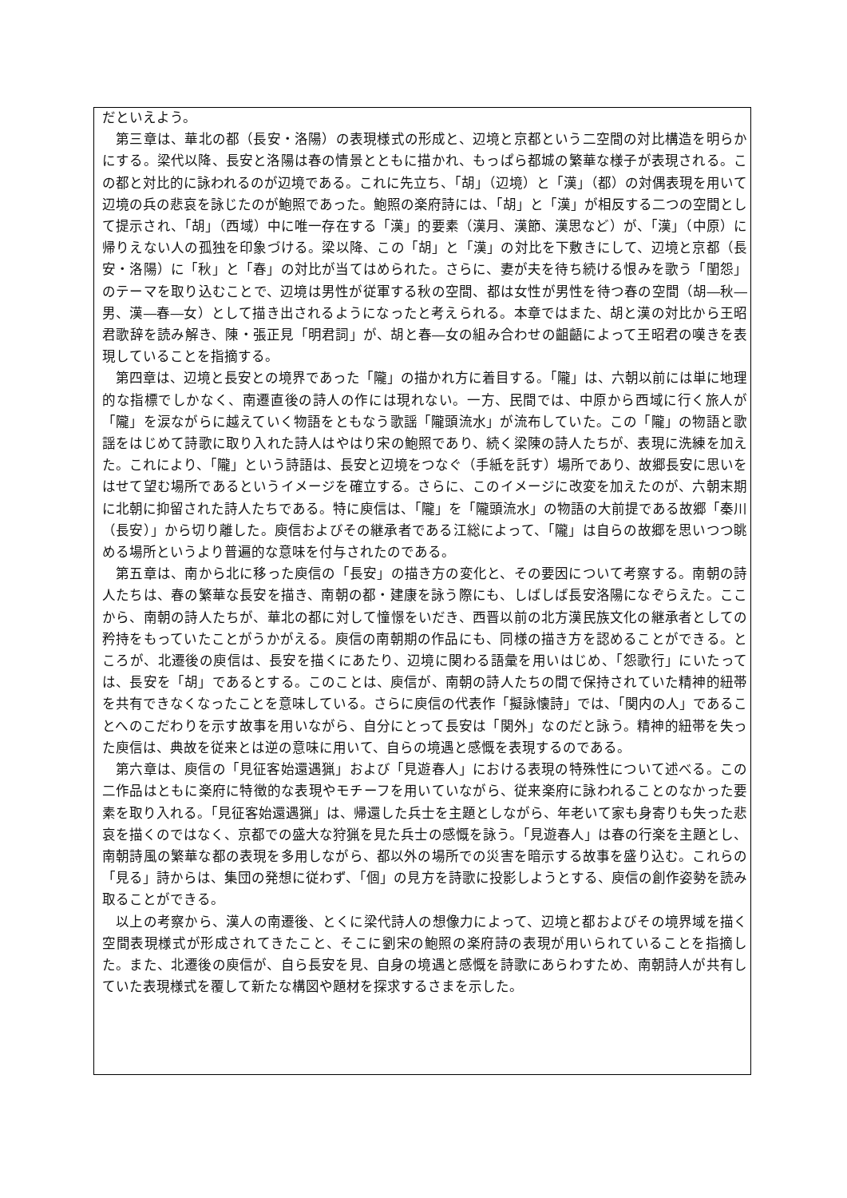だといえよう。
　第三章は、華北の都（長安・洛陽）の表現様式の形成と、辺境と京都という二空間の対比構造を明らかにする。梁代以降、長安と洛陽は春の情景とともに描かれ、もっぱら都城の繁華な様子が表現される。この都と対比的に詠われるのが辺境である。これに先立ち、「胡」（辺境）と「漢」（都）の対偶表現を用いて辺境の兵の悲哀を詠じたのが鮑照であった。鮑照の楽府詩には、「胡」と「漢」が相反する二つの空間として提示され、「胡」（西域）中に唯一存在する「漢」的要素（漢月、漢節、漢思など）が、「漢」（中原）に帰りえない人の孤独を印象づける。梁以降、この「胡」と「漢」の対比を下敷きにして、辺境と京都（長安・洛陽）に「秋」と「春」の対比が当てはめられた。さらに、妻が夫を待ち続ける恨みを歌う「閨怨」のテーマを取り込むことで、辺境は男性が従軍する秋の空間、都は女性が男性を待つ春の空間（胡―秋―男、漢―春―女）として描き出されるようになったと考えられる。本章ではまた、胡と漢の対比から王昭君歌辞を読み解き、陳・張正見「明君詞」が、胡と春―女の組み合わせの齟齬によって王昭君の嘆きを表現していることを指摘する。
　第四章は、辺境と長安との境界であった「隴」の描かれ方に着目する。「隴」は、六朝以前には単に地理的な指標でしかなく、南遷直後の詩人の作には現れない。一方、民間では、中原から西域に行く旅人が「隴」を涙ながらに越えていく物語をともなう歌謡「隴頭流水」が流布していた。この「隴」の物語と歌謡をはじめて詩歌に取り入れた詩人はやはり宋の鮑照であり、続く梁陳の詩人たちが、表現に洗練を加えた。これにより、「隴」という詩語は、長安と辺境をつなぐ（手紙を託す）場所であり、故郷長安に思いをはせて望む場所であるというイメージを確立する。さらに、このイメージに改変を加えたのが、六朝末期に北朝に抑留された詩人たちである。特に庾信は、「隴」を「隴頭流水」の物語の大前提である故郷「秦川（長安）」から切り離した。庾信およびその継承者である江総によって、「隴」は自らの故郷を思いつつ眺める場所というより普遍的な意味を付与されたのである。
　第五章は、南から北に移った庾信の「長安」の描き方の変化と、その要因について考察する。南朝の詩人たちは、春の繁華な長安を描き、南朝の都・建康を詠う際にも、しばしば長安洛陽になぞらえた。ここから、南朝の詩人たちが、華北の都に対して憧憬をいだき、西晋以前の北方漢民族文化の継承者としての矜持をもっていたことがうかがえる。庾信の南朝期の作品にも、同様の描き方を認めることができる。ところが、北遷後の庾信は、長安を描くにあたり、辺境に関わる語彙を用いはじめ、「怨歌行」にいたっては、長安を「胡」であるとする。このことは、庾信が、南朝の詩人たちの間で保持されていた精神的紐帯を共有できなくなったことを意味している。さらに庾信の代表作「擬詠懐詩」では、「関内の人」であることへのこだわりを示す故事を用いながら、自分にとって長安は「関外」なのだと詠う。精神的紐帯を失った庾信は、典故を従来とは逆の意味に用いて、自らの境遇と感慨を表現するのである。
　第六章は、庾信の「見征客始還遇猟」および「見遊春人」における表現の特殊性について述べる。この二作品はともに楽府に特徴的な表現やモチーフを用いていながら、従来楽府に詠われることのなかった要素を取り入れる。「見征客始還遇猟」は、帰還した兵士を主題としながら、年老いて家も身寄りも失った悲哀を描くのではなく、京都での盛大な狩猟を見た兵士の感慨を詠う。「見遊春人」は春の行楽を主題とし、南朝詩風の繁華な都の表現を多用しながら、都以外の場所での災害を暗示する故事を盛り込む。これらの「見る」詩からは、集団の発想に従わず、「個」の見方を詩歌に投影しようとする、庾信の創作姿勢を読み取ることができる。
　以上の考察から、漢人の南遷後、とくに梁代詩人の想像力によって、辺境と都およびその境界域を描く空間表現様式が形成されてきたこと、そこに劉宋の鮑照の楽府詩の表現が用いられていることを指摘した。また、北遷後の庾信が、自ら長安を見、自身の境遇と感慨を詩歌にあらわすため、南朝詩人が共有していた表現様式を覆して新たな構図や題材を探求するさまを示した。